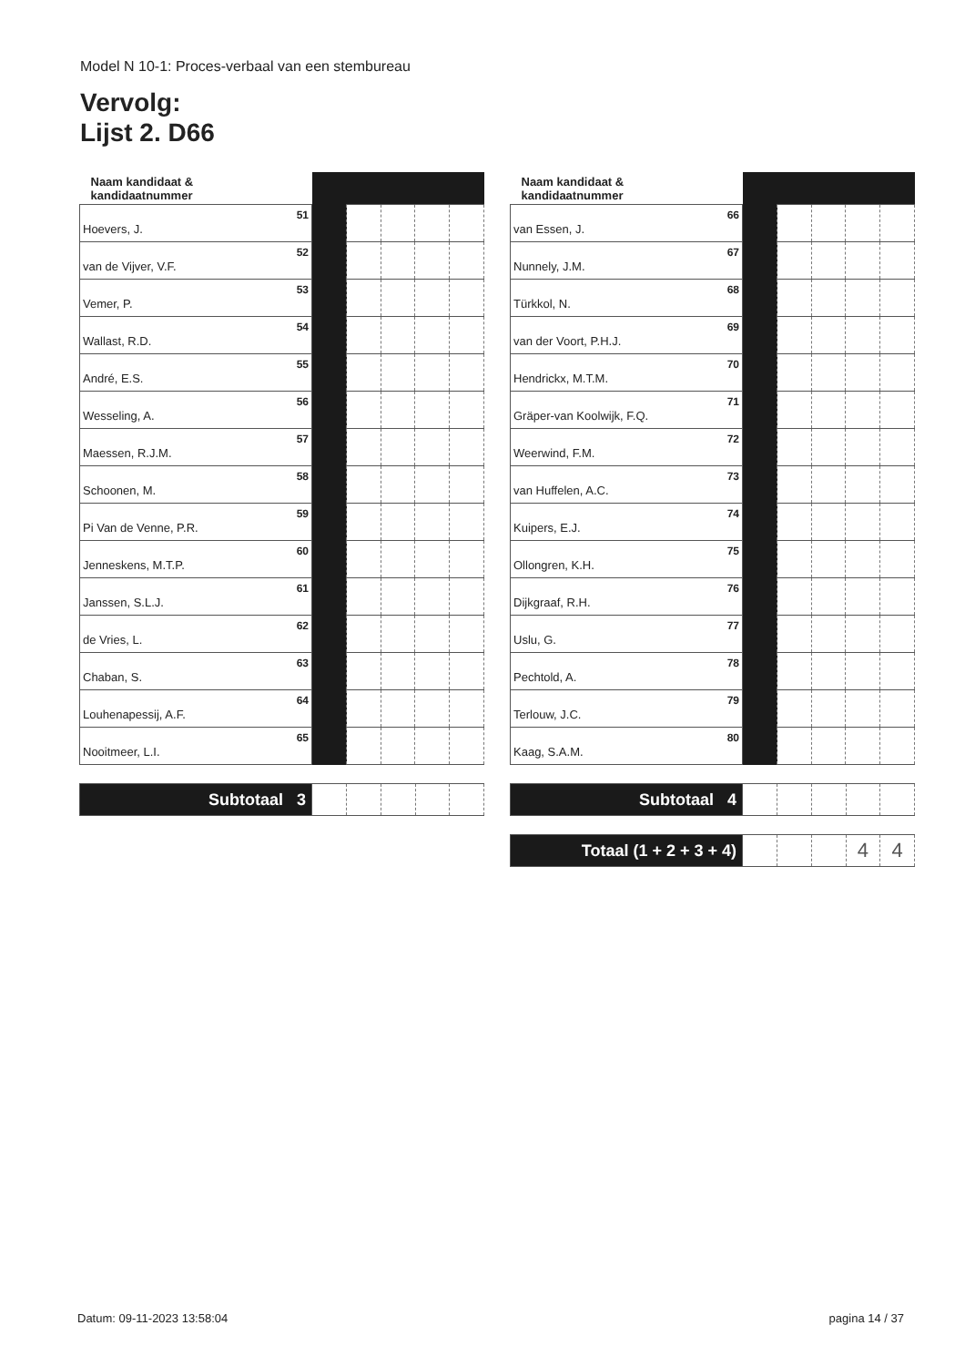Model N 10-1: Proces-verbaal van een stembureau
Vervolg:
Lijst 2. D66
| Naam kandidaat & kandidaatnummer | | | | | | |
| --- | --- | --- | --- | --- | --- | --- |
| Hoevers, J. | 51 | | | | | |
| van de Vijver, V.F. | 52 | | | | | |
| Vemer, P. | 53 | | | | | |
| Wallast, R.D. | 54 | | | | | |
| André, E.S. | 55 | | | | | |
| Wesseling, A. | 56 | | | | | |
| Maessen, R.J.M. | 57 | | | | | |
| Schoonen, M. | 58 | | | | | |
| Pi Van de Venne, P.R. | 59 | | | | | |
| Jenneskens, M.T.P. | 60 | | | | | |
| Janssen, S.L.J. | 61 | | | | | |
| de Vries, L. | 62 | | | | | |
| Chaban, S. | 63 | | | | | |
| Louhenapessij, A.F. | 64 | | | | | |
| Nooitmeer, L.I. | 65 | | | | | |
| Subtotaal 3 | | | | | |
| Naam kandidaat & kandidaatnummer | | | | | | |
| --- | --- | --- | --- | --- | --- | --- |
| van Essen, J. | 66 | | | | | |
| Nunnely, J.M. | 67 | | | | | |
| Türkkol, N. | 68 | | | | | |
| van der Voort, P.H.J. | 69 | | | | | |
| Hendrickx, M.T.M. | 70 | | | | | |
| Gräper-van Koolwijk, F.Q. | 71 | | | | | |
| Weerwind, F.M. | 72 | | | | | |
| van Huffelen, A.C. | 73 | | | | | |
| Kuipers, E.J. | 74 | | | | | |
| Ollongren, K.H. | 75 | | | | | |
| Dijkgraaf, R.H. | 76 | | | | | |
| Uslu, G. | 77 | | | | | |
| Pechtold, A. | 78 | | | | | |
| Terlouw, J.C. | 79 | | | | | |
| Kaag, S.A.M. | 80 | | | | | |
| Subtotaal 4 | | | | | |
| Totaal (1 + 2 + 3 + 4) | | | | 4 | 4 |
Datum: 09-11-2023 13:58:04 pagina 14 / 37